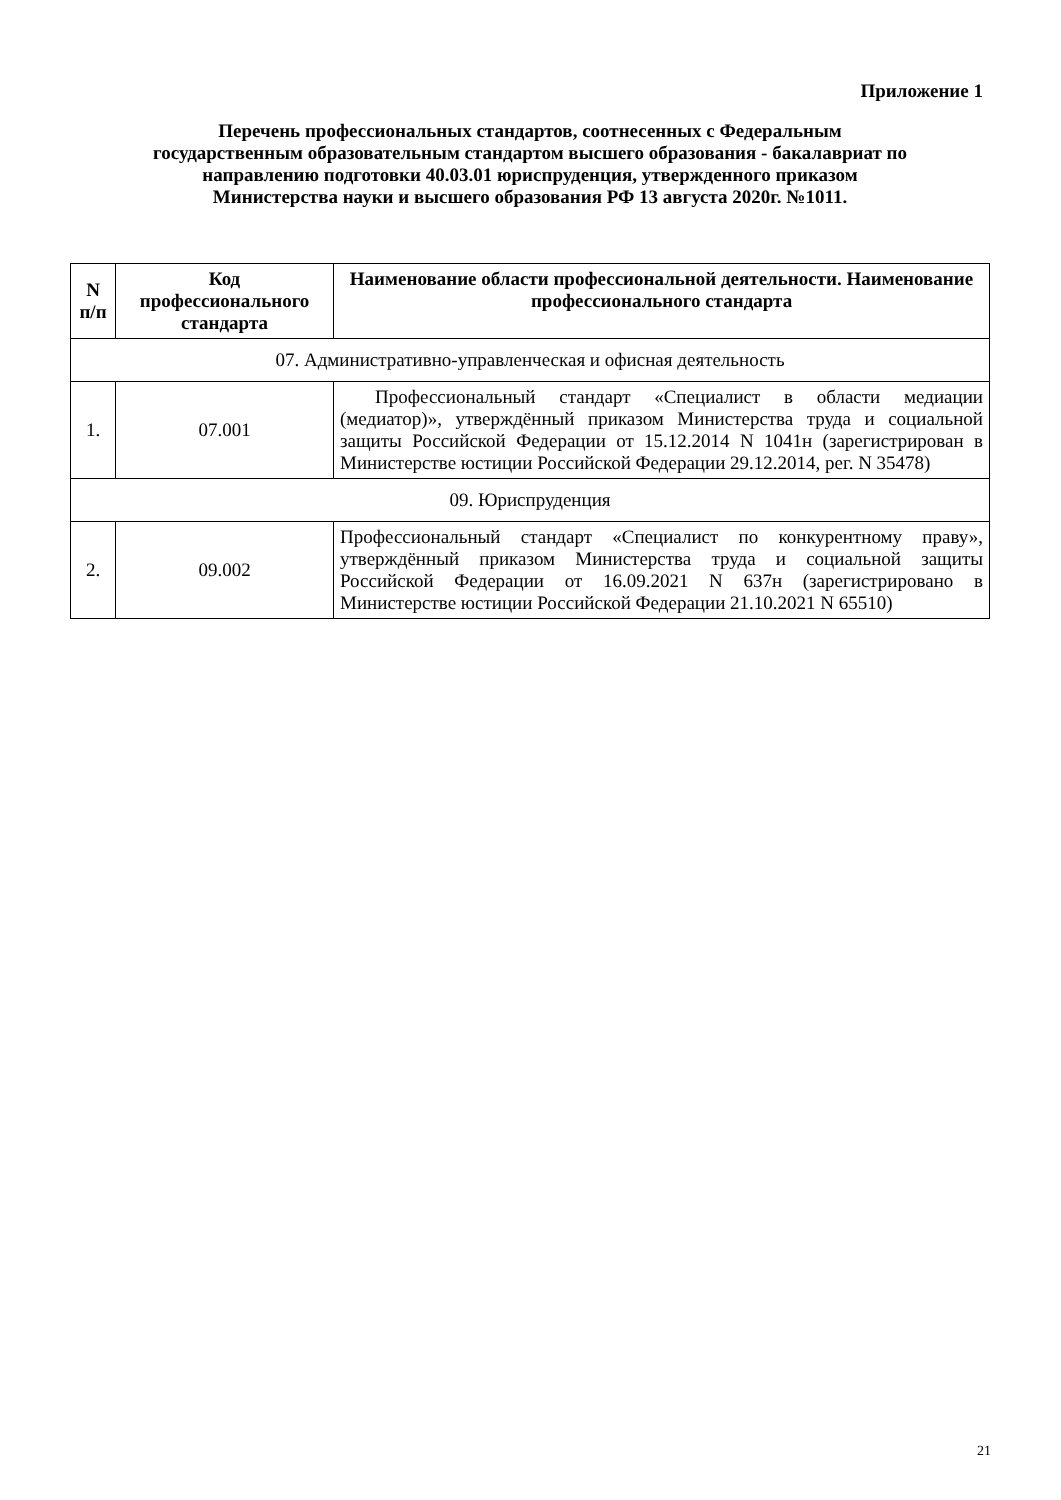Приложение 1
Перечень профессиональных стандартов, соотнесенных с Федеральным
государственным образовательным стандартом высшего образования - бакалавриат по
направлению подготовки 40.03.01 юриспруденция, утвержденного приказом
Министерства науки и высшего образования РФ 13 августа 2020г. №1011.
| N п/п | Код профессионального стандарта | Наименование области профессиональной деятельности. Наименование профессионального стандарта |
| --- | --- | --- |
| 07. Административно-управленческая и офисная деятельность | | |
| 1. | 07.001 | Профессиональный стандарт «Специалист в области медиации (медиатор)», утверждённый приказом Министерства труда и социальной защиты Российской Федерации от 15.12.2014 N 1041н (зарегистрирован в Министерстве юстиции Российской Федерации 29.12.2014, рег. N 35478) |
| 09. Юриспруденция | | |
| 2. | 09.002 | Профессиональный стандарт «Специалист по конкурентному праву», утверждённый приказом Министерства труда и социальной защиты Российской Федерации от 16.09.2021 N 637н (зарегистрировано в Министерстве юстиции Российской Федерации 21.10.2021 N 65510) |
21